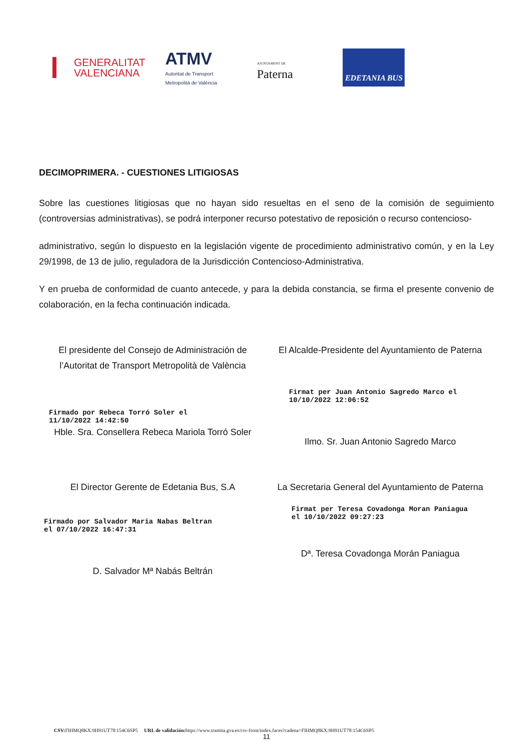GENERALITAT
VALENCIANA
ATMV
Autoritat de Transport
Metropolità de València
AJUNTAMENT DE
Paterna
EDETANIA BUS
DECIMOPRIMERA. - CUESTIONES LITIGIOSAS
Sobre las cuestiones litigiosas que no hayan sido resueltas en el seno de la comisión de seguimiento (controversias administrativas), se podrá interponer recurso potestativo de reposición o recurso contencioso-
administrativo, según lo dispuesto en la legislación vigente de procedimiento administrativo común, y en la Ley 29/1998, de 13 de julio, reguladora de la Jurisdicción Contencioso-Administrativa.
Y en prueba de conformidad de cuanto antecede, y para la debida constancia, se firma el presente convenio de colaboración, en la fecha continuación indicada.
El presidente del Consejo de Administración de l’Autoritat de Transport Metropolità de València
Firmado por Rebeca Torró Soler el
11/10/2022 14:42:50
Hble. Sra. Consellera Rebeca Mariola Torró Soler
El Alcalde-Presidente del Ayuntamiento de Paterna
Firmat per Juan Antonio Sagredo Marco el
10/10/2022 12:06:52
Ilmo. Sr. Juan Antonio Sagredo Marco
El Director Gerente de Edetania Bus, S.A
Firmado por Salvador Maria Nabas Beltran
el 07/10/2022 16:47:31
D. Salvador Mª Nabás Beltrán
La Secretaria General del Ayuntamiento de Paterna
Firmat per Teresa Covadonga Moran Paniagua
el 10/10/2022 09:27:23
Dª. Teresa Covadonga Morán Paniagua
11
CSV: FIHMQ8KX:9H91UT78:154C6SP5 URL de validación: https://www.tramita.gva.es/csv-front/index.faces?cadena=FIHMQ8KX:9H91UT78:154C6SP5